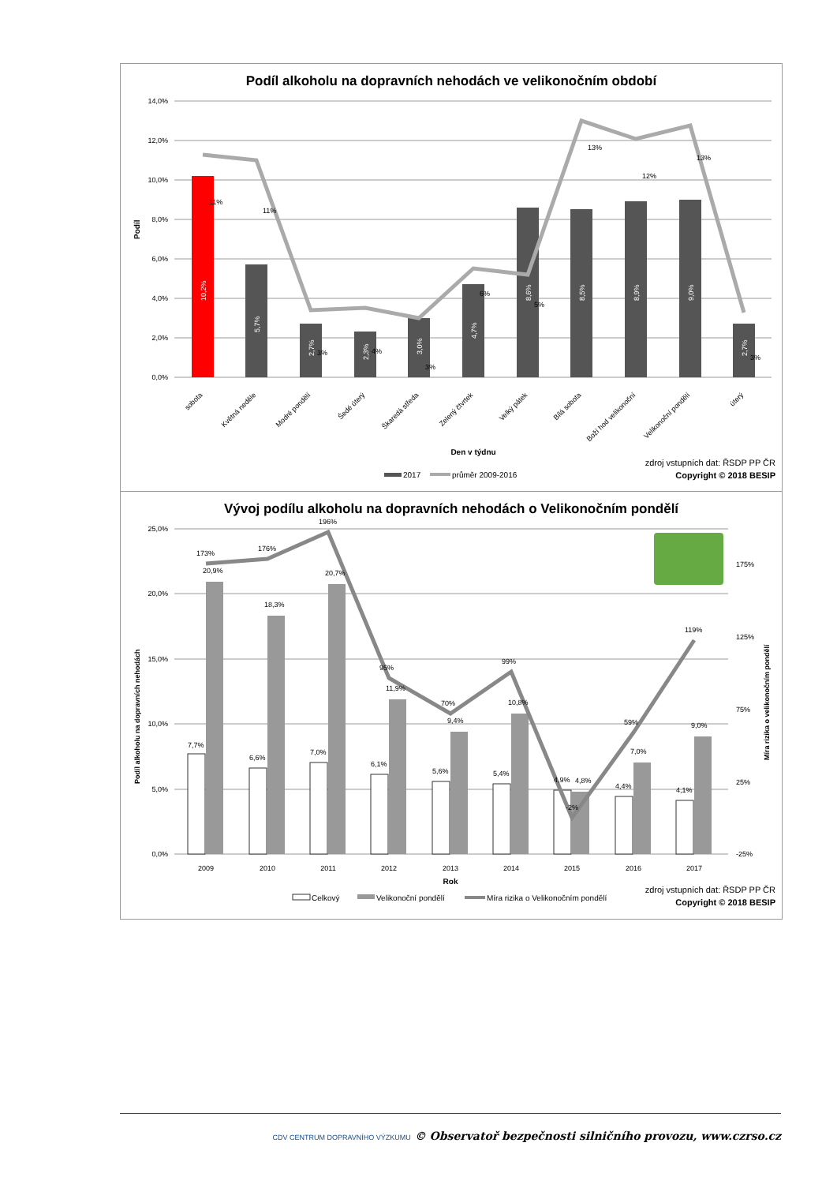Podíl alkoholu na dopravních nehodách ve velikonočním období
14,0%
12,0%
10,0%
8,0%
6,0%
4,0%
2,0%
0,0%
Podíl
10,2%
5,7%
2,7%
2,3%
3,0%
4,7%
8,6%
8,5%
8,9%
9,0%
2,7%
11%
11%
3%
4%
3%
6%
5%
13%
12%
13%
3%
sobota
Květná neděle
Modré pondělí
Šedé úterý
Škaredá středa
Zelený čtvrtek
Velký pátek
Bílá sobota
Boží hod velikonoční
Velikonoční pondělí
úterý
Den v týdnu
2017
průměr 2009-2016
zdroj vstupních dat: ŘSDP PP ČR
Copyright © 2018 BESIP
Vývoj podílu alkoholu na dopravních nehodách o Velikonočním pondělí
25,0%
20,0%
15,0%
10,0%
5,0%
0,0%
175%
125%
75%
25%
-25%
Podíl alkoholu na dopravních nehodách
Míra rizika o velikonočním pondělí
2009
2010
2011
2012
2013
2014
2015
2016
2017
173%
176%
196%
95%
70%
99%
-2%
59%
119%
20,9%
18,3%
20,7%
11,9%
9,4%
10,8%
4,8%
7,0%
9,0%
7,7%
6,6%
7,0%
6,1%
5,6%
5,4%
4,9%
4,4%
4,1%
Rok
Celkový
Velikonoční pondělí
Míra rizika o Velikonočním pondělí
zdroj vstupních dat: ŘSDP PP ČR
Copyright © 2018 BESIP
CDV CENTRUM DOPRAVNÍHO VÝZKUMU © Observatoř bezpečnosti silničního provozu, www.czrso.cz